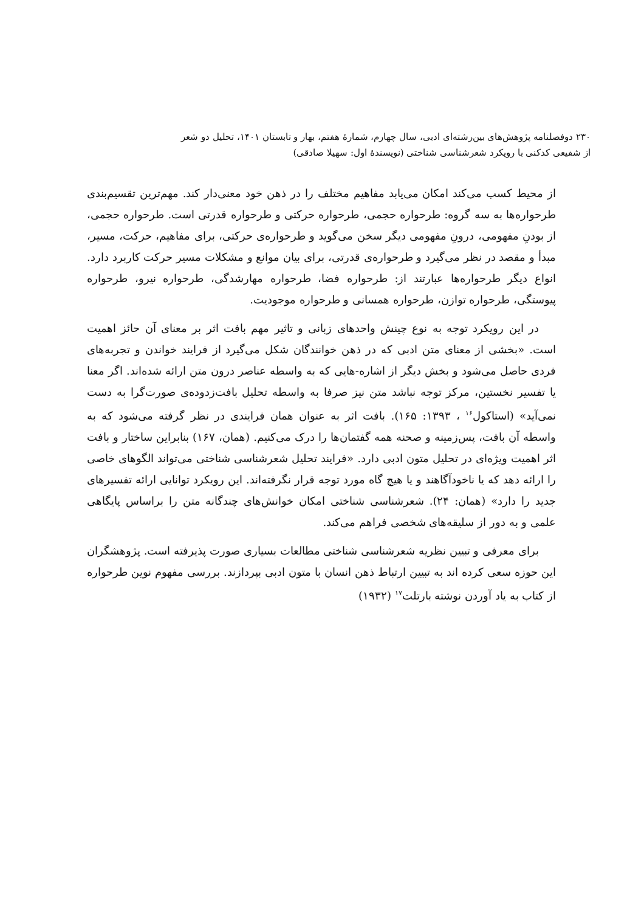۲۳۰ دوفصلنامه پژوهش‌های بین‌رشته‌ای ادبی، سال چهارم، شمارهٔ هفتم، بهار و تابستان ۱۴۰۱، تحلیل دو شعر
از شفیعی کدکنی با رویکرد شعرشناسی شناختی (نویسندهٔ اول: سهیلا صادقی)
از محیط کسب می‌کند امکان می‌یابد مفاهیم مختلف را در ذهن خود معنی‌دار کند. مهم‌ترین تقسیم‌بندی طرحواره‌ها به سه گروه: طرحواره حجمی، طرحواره حرکتی و طرحواره قدرتی است. طرحواره حجمی، از بودنِ مفهومی، درونِ مفهومی دیگر سخن می‌گوید و طرحواره‌ی حرکتی، برای مفاهیم، حرکت، مسیر، مبدأ و مقصد در نظر می‌گیرد و طرحواره‌ی قدرتی، برای بیان موانع و مشکلات مسیر حرکت کاربرد دارد. انواع دیگر طرحواره‌ها عبارتند از: طرحواره فضا، طرحواره مهارشدگی، طرحواره نیرو، طرحواره پیوستگی، طرحواره توازن، طرحواره همسانی و طرحواره موجودیت.
در این رویکرد توجه به نوع چینش واحدهای زبانی و تاثیر مهم بافت اثر بر معنای آن حائز اهمیت است. «بخشی از معنای متن ادبی که در ذهن خوانندگان شکل می‌گیرد از فرایند خواندن و تجربه‌های فردی حاصل می‌شود و بخش دیگر از اشاره-هایی که به واسطه عناصر درون متن ارائه شده‌اند. اگر معنا یا تفسیر نخستین، مرکز توجه نباشد متن نیز صرفا به واسطه تحلیل بافت‌زدوده‌ی صورت‌گرا به دست نمی‌آید» (استاکول<sup>۱۶</sup> ، ۱۳۹۳: ۱۶۵). بافت اثر به عنوان همان فرایندی در نظر گرفته می‌شود که به واسطه آن بافت، پس‌زمینه و صحنه همه گفتمان‌ها را درک می‌کنیم. (همان، ۱۶۷) بنابراین ساختار و بافت اثر اهمیت ویژه‌ای در تحلیل متون ادبی دارد. «فرایند تحلیل شعرشناسی شناختی می‌تواند الگوهای خاصی را ارائه دهد که یا ناخودآگاهند و یا هیچ گاه مورد توجه قرار نگرفته‌اند. این رویکرد توانایی ارائه تفسیرهای جدید را دارد» (همان: ۲۴). شعرشناسی شناختی امکان خوانش‌های چندگانه متن را براساس پایگاهی علمی و به دور از سلیقه‌های شخصی فراهم می‌کند.
برای معرفی و تبیین نظریه شعرشناسی شناختی مطالعات بسیاری صورت پذیرفته است. پژوهشگران این حوزه سعی کرده اند به تبیین ارتباط ذهن انسان با متون ادبی بپردازند. بررسی مفهوم نوین طرحواره از کتاب به یاد آوردن نوشته بارتلت<sup>۱۷</sup> (۱۹۳۲)